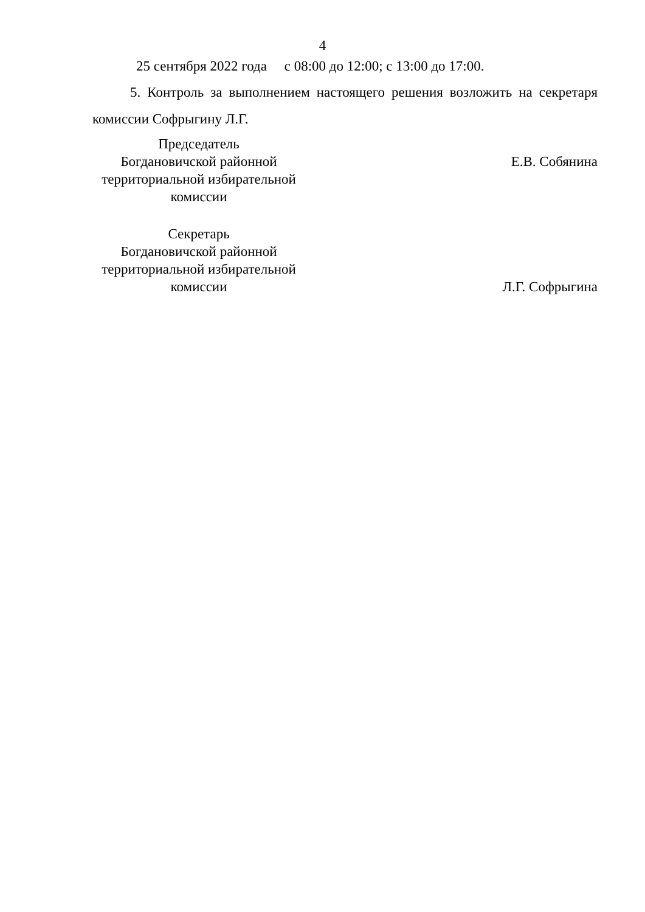4
25 сентября 2022 года с 08:00 до 12:00; с 13:00 до 17:00.
5. Контроль за выполнением настоящего решения возложить на секретаря комиссии Софрыгину Л.Г.
Председатель
Богдановичской районной
территориальной избирательной
комиссии
Е.В. Собянина
Секретарь
Богдановичской районной
территориальной избирательной
комиссии
Л.Г. Софрыгина